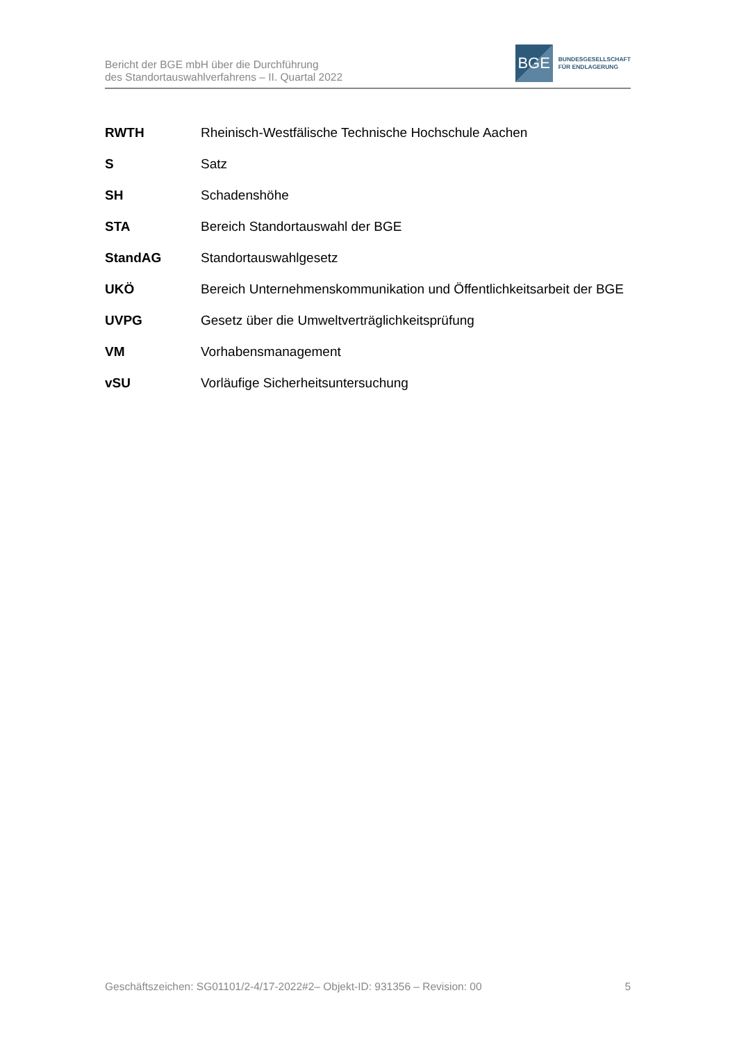Bericht der BGE mbH über die Durchführung
des Standortauswahlverfahrens – II. Quartal 2022
BGE
BUNDESGESELLSCHAFT
FÜR ENDLAGERUNG
| RWTH | Rheinisch-Westfälische Technische Hochschule Aachen |
| S | Satz |
| SH | Schadenshöhe |
| STA | Bereich Standortauswahl der BGE |
| StandAG | Standortauswahlgesetz |
| UKÖ | Bereich Unternehmenskommunikation und Öffentlichkeitsarbeit der BGE |
| UVPG | Gesetz über die Umweltverträglichkeitsprüfung |
| VM | Vorhabensmanagement |
| vSU | Vorläufige Sicherheitsuntersuchung |
Geschäftszeichen: SG01101/2-4/17-2022#2– Objekt-ID: 931356 – Revision: 00 5